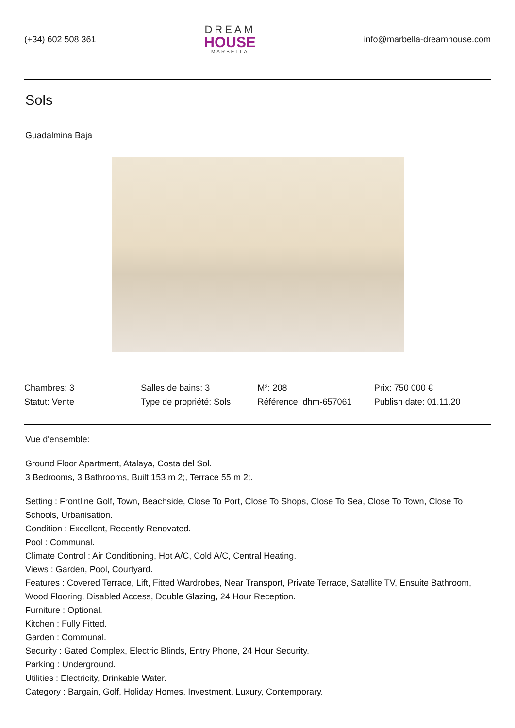(+34) 602 508 361
DREAM
HOUSE
MARBELLA
info@marbella-dreamhouse.com
Sols
Guadalmina Baja
| Chambres: 3 | Salles de bains: 3 | M²: 208 | Prix: 750 000 € |
| Statut: Vente | Type de propriété: Sols | Référence: dhm-657061 | Publish date: 01.11.20 |
Vue d'ensemble:
Ground Floor Apartment, Atalaya, Costa del Sol.
3 Bedrooms, 3 Bathrooms, Built 153 m 2;, Terrace 55 m 2;.
Setting : Frontline Golf, Town, Beachside, Close To Port, Close To Shops, Close To Sea, Close To Town, Close To Schools, Urbanisation.
Condition : Excellent, Recently Renovated.
Pool : Communal.
Climate Control : Air Conditioning, Hot A/C, Cold A/C, Central Heating.
Views : Garden, Pool, Courtyard.
Features : Covered Terrace, Lift, Fitted Wardrobes, Near Transport, Private Terrace, Satellite TV, Ensuite Bathroom, Wood Flooring, Disabled Access, Double Glazing, 24 Hour Reception.
Furniture : Optional.
Kitchen : Fully Fitted.
Garden : Communal.
Security : Gated Complex, Electric Blinds, Entry Phone, 24 Hour Security.
Parking : Underground.
Utilities : Electricity, Drinkable Water.
Category : Bargain, Golf, Holiday Homes, Investment, Luxury, Contemporary.